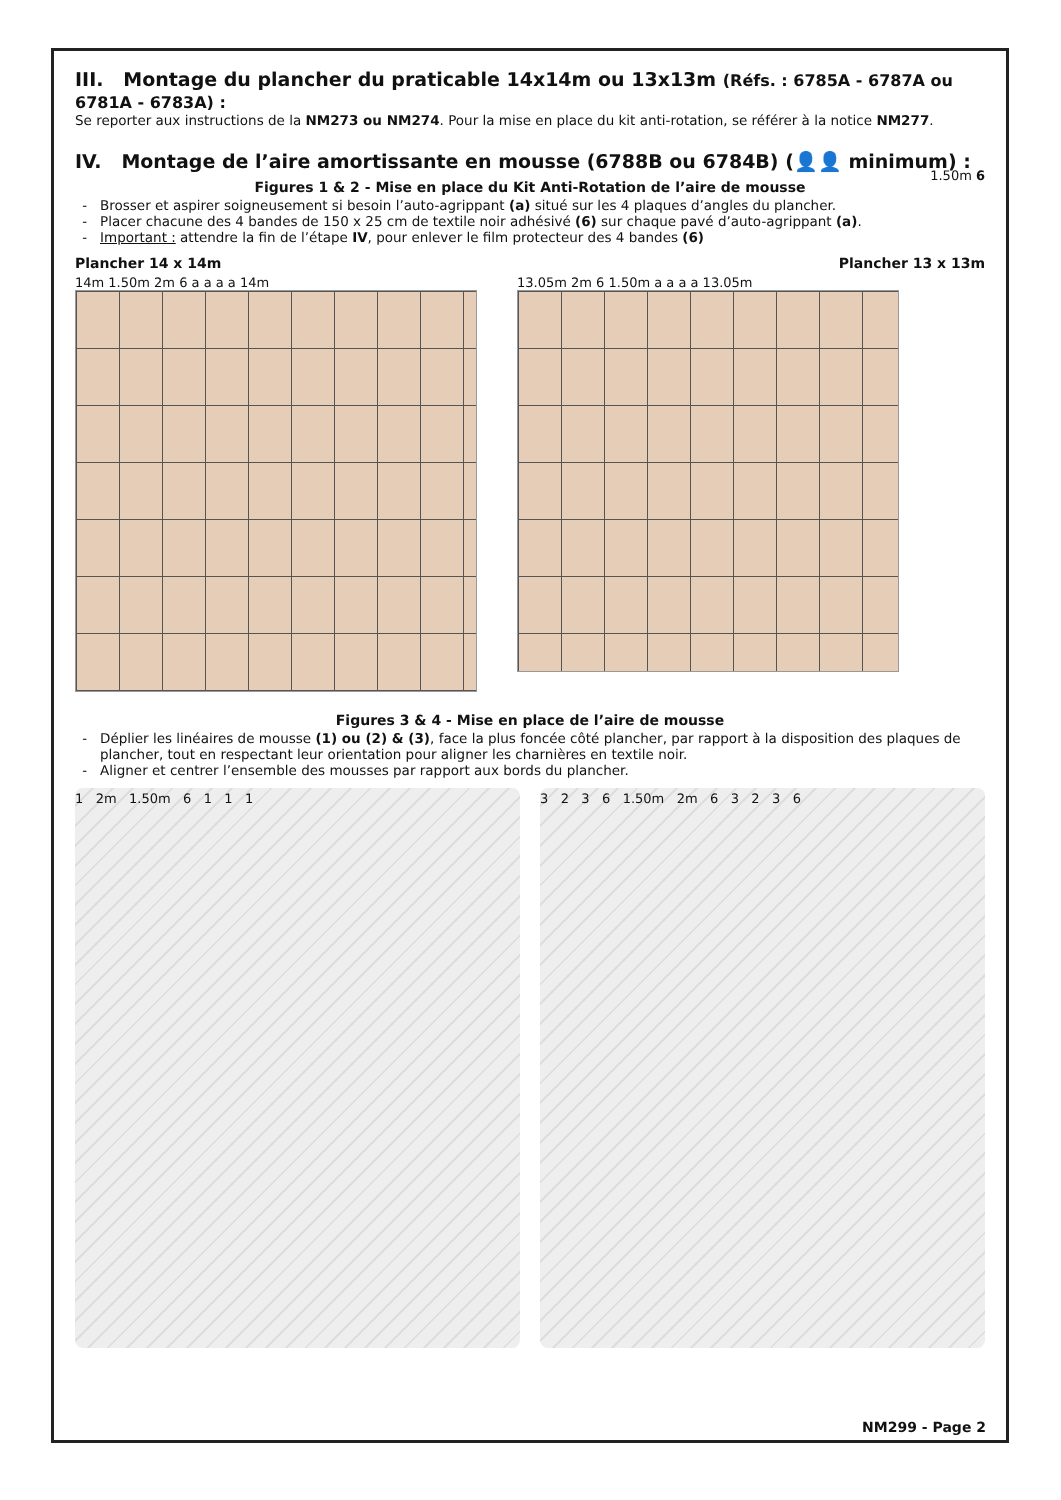III. Montage du plancher du praticable 14x14m ou 13x13m (Réfs. : 6785A - 6787A ou 6781A - 6783A) :
Se reporter aux instructions de la NM273 ou NM274. Pour la mise en place du kit anti-rotation, se référer à la notice NM277.
IV. Montage de l’aire amortissante en mousse (6788B ou 6784B) (👤👤 minimum) :
Figures 1 & 2 - Mise en place du Kit Anti-Rotation de l’aire de mousse
Brosser et aspirer soigneusement si besoin l’auto-agrippant (a) situé sur les 4 plaques d’angles du plancher.
Placer chacune des 4 bandes de 150 x 25 cm de textile noir adhésivé (6) sur chaque pavé d’auto-agrippant (a).
Important : attendre la fin de l’étape IV, pour enlever le film protecteur des 4 bandes (6)
1.50m 6
Plancher 14 x 14m Plancher 13 x 13m
14m 1.50m 2m 6 a a a a 14m 13.05m 2m 6 1.50m a a a a 13.05m
Figures 3 & 4 - Mise en place de l’aire de mousse
Déplier les linéaires de mousse (1) ou (2) & (3), face la plus foncée côté plancher, par rapport à la disposition des plaques de plancher, tout en respectant leur orientation pour aligner les charnières en textile noir.
Aligner et centrer l’ensemble des mousses par rapport aux bords du plancher.
1 2m 1.50m 6 1 1 1 3 2 3 6 1.50m 2m 6 3 2 3 6
NM299 - Page 2